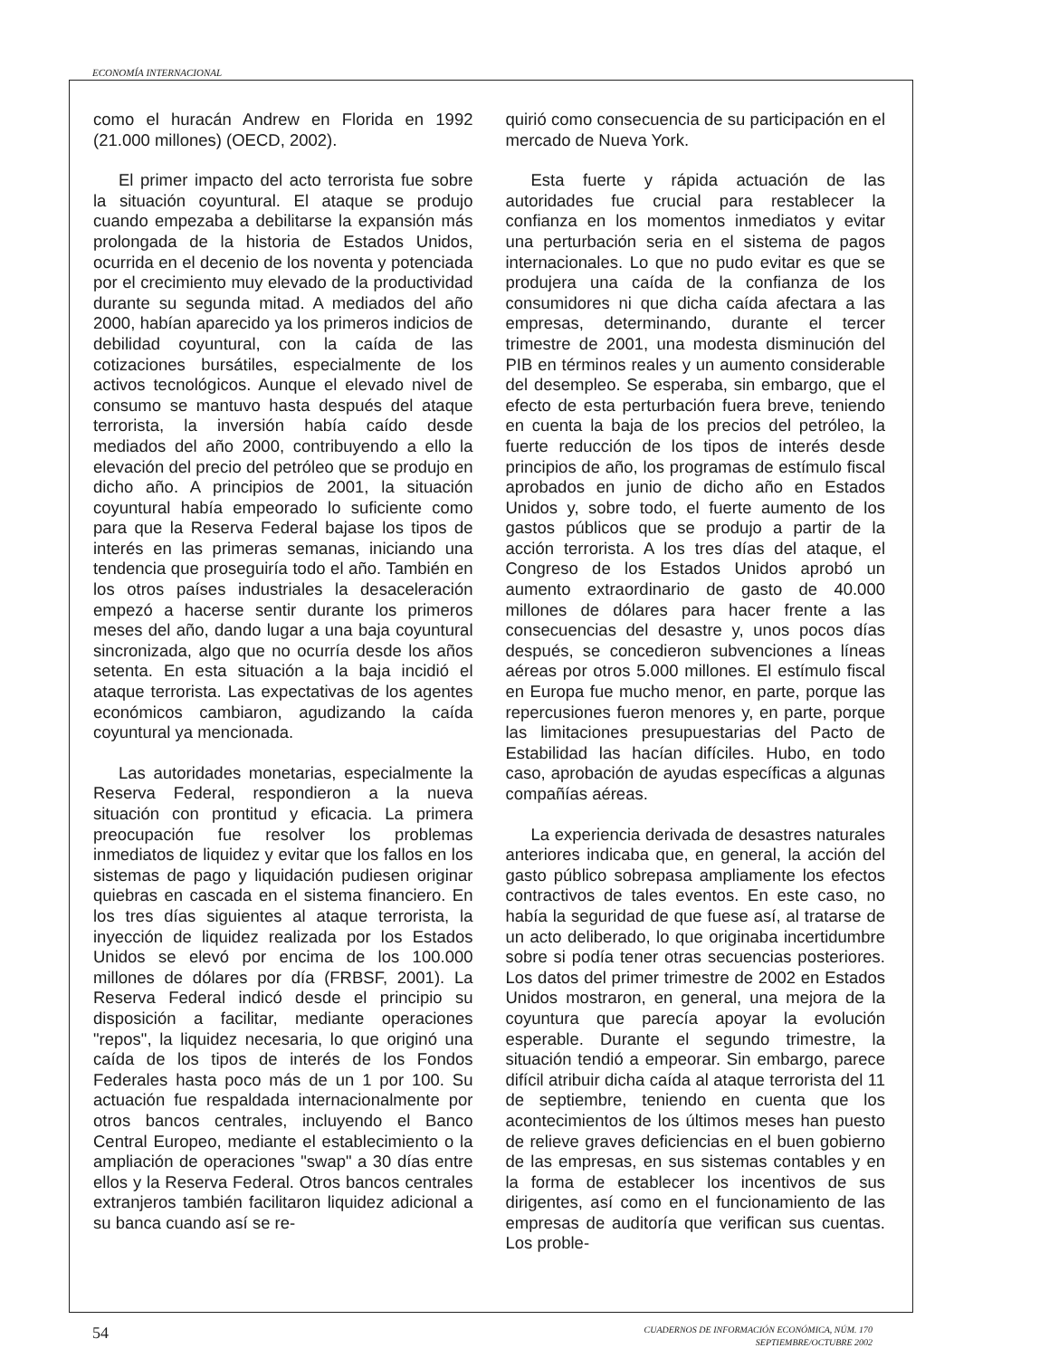ECONOMÍA INTERNACIONAL
como el huracán Andrew en Florida en 1992 (21.000 millones) (OECD, 2002).
El primer impacto del acto terrorista fue sobre la situación coyuntural. El ataque se produjo cuando empezaba a debilitarse la expansión más prolongada de la historia de Estados Unidos, ocurrida en el decenio de los noventa y potenciada por el crecimiento muy elevado de la productividad durante su segunda mitad. A mediados del año 2000, habían aparecido ya los primeros indicios de debilidad coyuntural, con la caída de las cotizaciones bursátiles, especialmente de los activos tecnológicos. Aunque el elevado nivel de consumo se mantuvo hasta después del ataque terrorista, la inversión había caído desde mediados del año 2000, contribuyendo a ello la elevación del precio del petróleo que se produjo en dicho año. A principios de 2001, la situación coyuntural había empeorado lo suficiente como para que la Reserva Federal bajase los tipos de interés en las primeras semanas, iniciando una tendencia que proseguiría todo el año. También en los otros países industriales la desaceleración empezó a hacerse sentir durante los primeros meses del año, dando lugar a una baja coyuntural sincronizada, algo que no ocurría desde los años setenta. En esta situación a la baja incidió el ataque terrorista. Las expectativas de los agentes económicos cambiaron, agudizando la caída coyuntural ya mencionada.
Las autoridades monetarias, especialmente la Reserva Federal, respondieron a la nueva situación con prontitud y eficacia. La primera preocupación fue resolver los problemas inmediatos de liquidez y evitar que los fallos en los sistemas de pago y liquidación pudiesen originar quiebras en cascada en el sistema financiero. En los tres días siguientes al ataque terrorista, la inyección de liquidez realizada por los Estados Unidos se elevó por encima de los 100.000 millones de dólares por día (FRBSF, 2001). La Reserva Federal indicó desde el principio su disposición a facilitar, mediante operaciones "repos", la liquidez necesaria, lo que originó una caída de los tipos de interés de los Fondos Federales hasta poco más de un 1 por 100. Su actuación fue respaldada internacionalmente por otros bancos centrales, incluyendo el Banco Central Europeo, mediante el establecimiento o la ampliación de operaciones "swap" a 30 días entre ellos y la Reserva Federal. Otros bancos centrales extranjeros también facilitaron liquidez adicional a su banca cuando así se re-
quirió como consecuencia de su participación en el mercado de Nueva York.
Esta fuerte y rápida actuación de las autoridades fue crucial para restablecer la confianza en los momentos inmediatos y evitar una perturbación seria en el sistema de pagos internacionales. Lo que no pudo evitar es que se produjera una caída de la confianza de los consumidores ni que dicha caída afectara a las empresas, determinando, durante el tercer trimestre de 2001, una modesta disminución del PIB en términos reales y un aumento considerable del desempleo. Se esperaba, sin embargo, que el efecto de esta perturbación fuera breve, teniendo en cuenta la baja de los precios del petróleo, la fuerte reducción de los tipos de interés desde principios de año, los programas de estímulo fiscal aprobados en junio de dicho año en Estados Unidos y, sobre todo, el fuerte aumento de los gastos públicos que se produjo a partir de la acción terrorista. A los tres días del ataque, el Congreso de los Estados Unidos aprobó un aumento extraordinario de gasto de 40.000 millones de dólares para hacer frente a las consecuencias del desastre y, unos pocos días después, se concedieron subvenciones a líneas aéreas por otros 5.000 millones. El estímulo fiscal en Europa fue mucho menor, en parte, porque las repercusiones fueron menores y, en parte, porque las limitaciones presupuestarias del Pacto de Estabilidad las hacían difíciles. Hubo, en todo caso, aprobación de ayudas específicas a algunas compañías aéreas.
La experiencia derivada de desastres naturales anteriores indicaba que, en general, la acción del gasto público sobrepasa ampliamente los efectos contractivos de tales eventos. En este caso, no había la seguridad de que fuese así, al tratarse de un acto deliberado, lo que originaba incertidumbre sobre si podía tener otras secuencias posteriores. Los datos del primer trimestre de 2002 en Estados Unidos mostraron, en general, una mejora de la coyuntura que parecía apoyar la evolución esperable. Durante el segundo trimestre, la situación tendió a empeorar. Sin embargo, parece difícil atribuir dicha caída al ataque terrorista del 11 de septiembre, teniendo en cuenta que los acontecimientos de los últimos meses han puesto de relieve graves deficiencias en el buen gobierno de las empresas, en sus sistemas contables y en la forma de establecer los incentivos de sus dirigentes, así como en el funcionamiento de las empresas de auditoría que verifican sus cuentas. Los proble-
54
CUADERNOS DE INFORMACIÓN ECONÓMICA, NÚM. 170
SEPTIEMBRE/OCTUBRE 2002